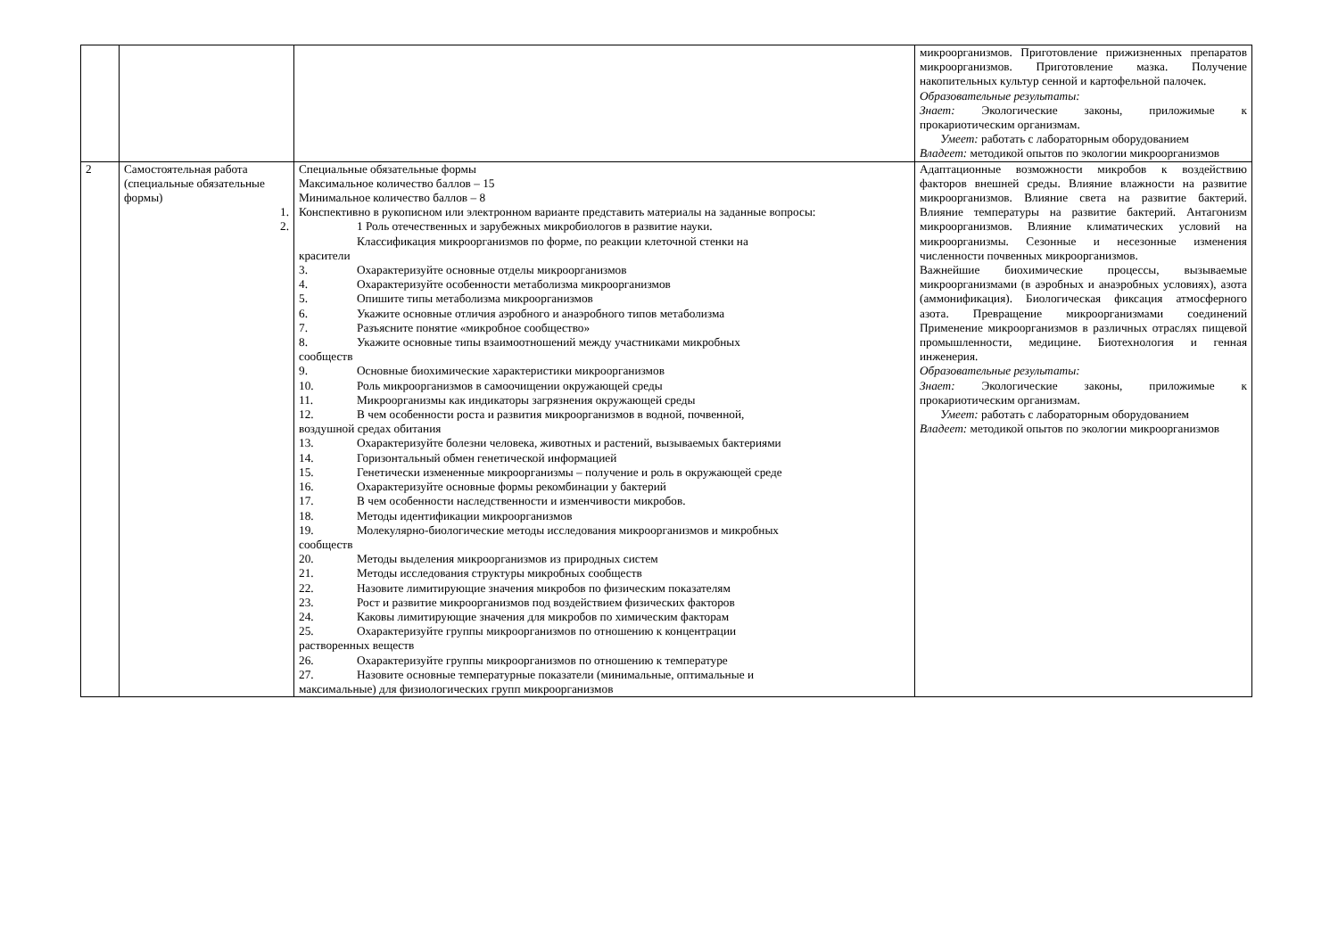| | | | микроорганизмов. Приготовление прижизненных препаратов микроорганизмов. Приготовление мазка. Получение накопительных культур сенной и картофельной палочек. Образовательные результаты: Знает: Экологические законы, приложимые к прокариотическим организмам. Умеет: работать с лабораторным оборудованием Владеет: методикой опытов по экологии микроорганизмов |
| 2 | Самостоятельная работа (специальные обязательные формы) 1. 2. | Специальные обязательные формы Максимальное количество баллов – 15 Минимальное количество баллов – 8 Конспективно в рукописном или электронном варианте представить материалы на заданные вопросы: 1 Роль отечественных и зарубежных микробиологов в развитие науки. Классификация микроорганизмов по форме, по реакции клеточной стенки на красители 3. Охарактеризуйте основные отделы микроорганизмов 4. Охарактеризуйте особенности метаболизма микроорганизмов 5. Опишите типы метаболизма микроорганизмов 6. Укажите основные отличия аэробного и анаэробного типов метаболизма 7. Разъясните понятие «микробное сообщество» 8. Укажите основные типы взаимоотношений между участниками микробных сообществ 9. Основные биохимические характеристики микроорганизмов 10. Роль микроорганизмов в самоочищении окружающей среды 11. Микроорганизмы как индикаторы загрязнения окружающей среды 12. В чем особенности роста и развития микроорганизмов в водной, почвенной, воздушной средах обитания 13. Охарактеризуйте болезни человека, животных и растений, вызываемых бактериями 14. Горизонтальный обмен генетической информацией 15. Генетически измененные микроорганизмы – получение и роль в окружающей среде 16. Охарактеризуйте основные формы рекомбинации у бактерий 17. В чем особенности наследственности и изменчивости микробов. 18. Методы идентификации микроорганизмов 19. Молекулярно-биологические методы исследования микроорганизмов и микробных сообществ 20. Методы выделения микроорганизмов из природных систем 21. Методы исследования структуры микробных сообществ 22. Назовите лимитирующие значения микробов по физическим показателям 23. Рост и развитие микроорганизмов под воздействием физических факторов 24. Каковы лимитирующие значения для микробов по химическим факторам 25. Охарактеризуйте группы микроорганизмов по отношению к концентрации растворенных веществ 26. Охарактеризуйте группы микроорганизмов по отношению к температуре 27. Назовите основные температурные показатели (минимальные, оптимальные и максимальные) для физиологических групп микроорганизмов | Адаптационные возможности микробов к воздействию факторов внешней среды. Влияние влажности на развитие микроорганизмов. Влияние света на развитие бактерий. Влияние температуры на развитие бактерий. Антагонизм микроорганизмов. Влияние климатических условий на микроорганизмы. Сезонные и несезонные изменения численности почвенных микроорганизмов. Важнейшие биохимические процессы, вызываемые микроорганизмами (в аэробных и анаэробных условиях), азота (аммонификация). Биологическая фиксация атмосферного азота. Превращение микроорганизмами соединений Применение микроорганизмов в различных отраслях пищевой промышленности, медицине. Биотехнология и генная инженерия. Образовательные результаты: Знает: Экологические законы, приложимые к прокариотическим организмам. Умеет: работать с лабораторным оборудованием Владеет: методикой опытов по экологии микроорганизмов |